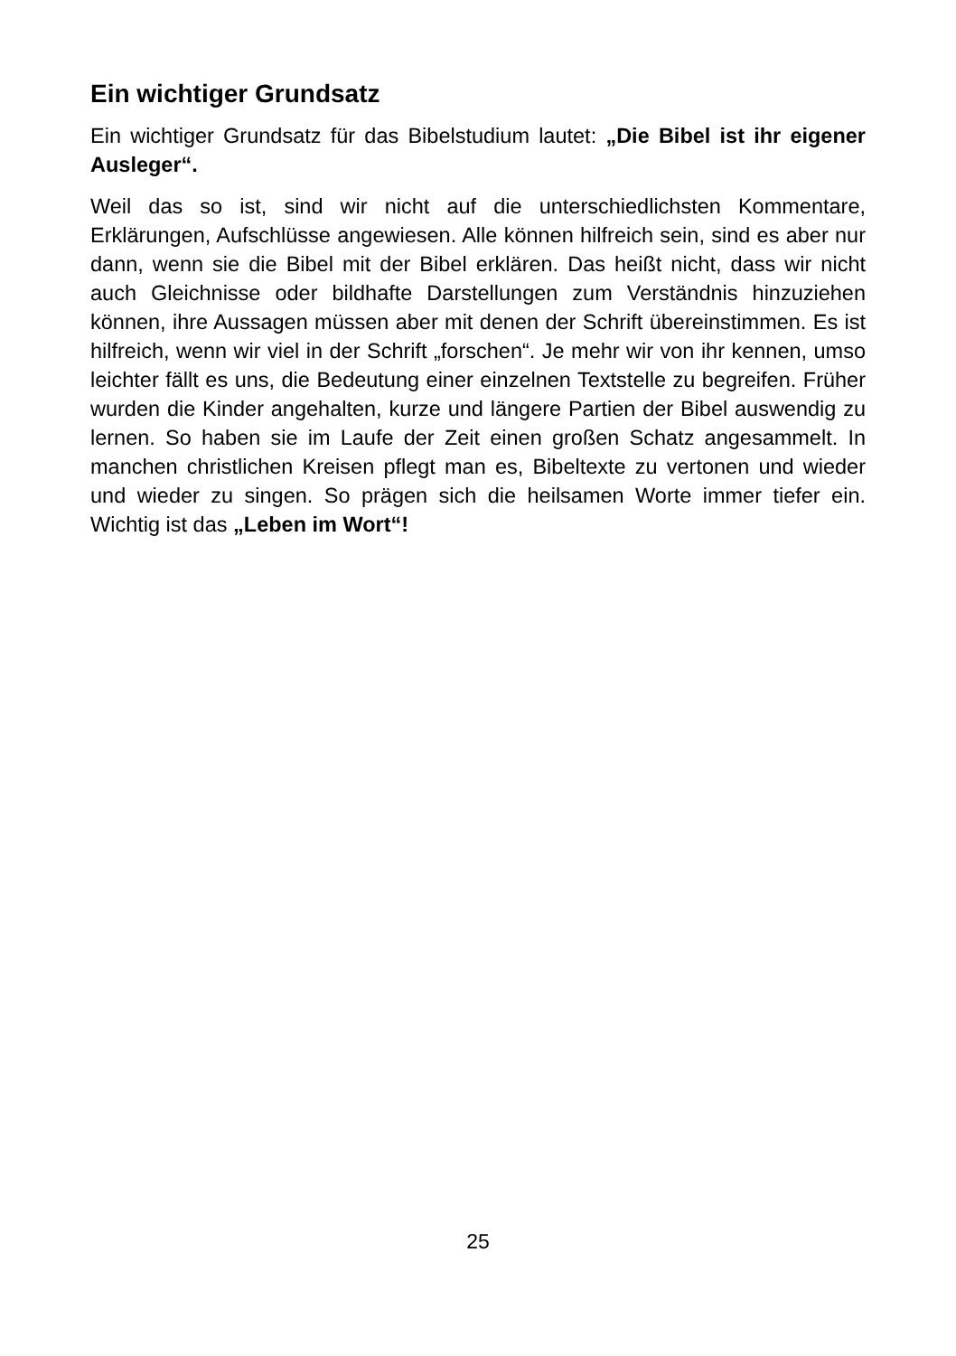Ein wichtiger Grundsatz
Ein wichtiger Grundsatz für das Bibelstudium lautet: „Die Bibel ist ihr eigener Ausleger“.
Weil das so ist, sind wir nicht auf die unterschiedlichsten Kommentare, Erklärungen, Aufschlüsse angewiesen. Alle können hilfreich sein, sind es aber nur dann, wenn sie die Bibel mit der Bibel erklären. Das heißt nicht, dass wir nicht auch Gleichnisse oder bildhafte Darstellungen zum Verständnis hinzuziehen können, ihre Aussagen müssen aber mit denen der Schrift übereinstimmen. Es ist hilfreich, wenn wir viel in der Schrift „forschen“. Je mehr wir von ihr kennen, umso leichter fällt es uns, die Bedeutung einer einzelnen Textstelle zu begreifen. Früher wurden die Kinder angehalten, kurze und längere Partien der Bibel auswendig zu lernen. So haben sie im Laufe der Zeit einen großen Schatz angesammelt. In manchen christlichen Kreisen pflegt man es, Bibeltexte zu vertonen und wieder und wieder zu singen. So prägen sich die heilsamen Worte immer tiefer ein. Wichtig ist das „Leben im Wort“!
25